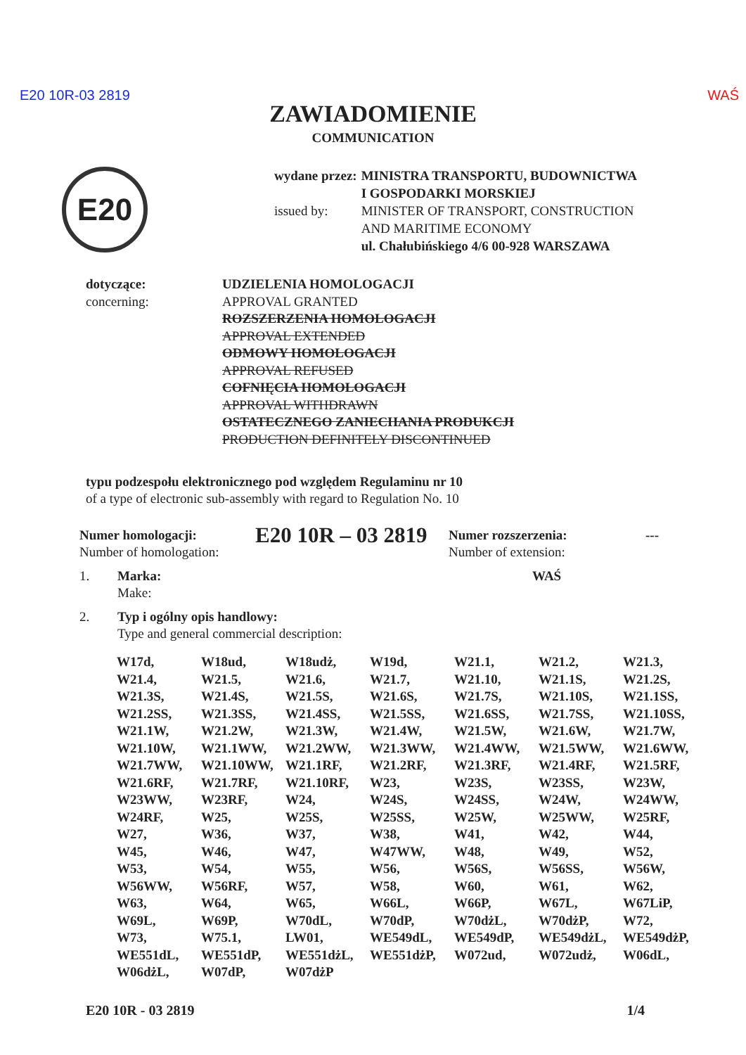E20 10R-03 2819 WAŚ
ZAWIADOMIENIE
COMMUNICATION
E20
| wydane przez: | MINISTRA TRANSPORTU, BUDOWNICTWA I GOSPODARKI MORSKIEJ |
| issued by: | MINISTER OF TRANSPORT, CONSTRUCTION AND MARITIME ECONOMY ul. Chałubińskiego 4/6 00-928 WARSZAWA |
dotyczące:
concerning:
UDZIELENIA HOMOLOGACJI
APPROVAL GRANTED
ROZSZERZENIA HOMOLOGACJI
APPROVAL EXTENDED
ODMOWY HOMOLOGACJI
APPROVAL REFUSED
COFNIĘCIA HOMOLOGACJI
APPROVAL WITHDRAWN
OSTATECZNEGO ZANIECHANIA PRODUKCJI
PRODUCTION DEFINITELY DISCONTINUED
typu podzespołu elektronicznego pod względem Regulaminu nr 10
of a type of electronic sub-assembly with regard to Regulation No. 10
Numer homologacji:
Number of homologation:
E20 10R – 03 2819
Numer rozszerzenia:
Number of extension:
---
1. Marka:
Make: WAŚ
2. Typ i ogólny opis handlowy:
Type and general commercial description:
| W17d, | W18ud, | W18udż, | W19d, | W21.1, | W21.2, | W21.3, |
| W21.4, | W21.5, | W21.6, | W21.7, | W21.10, | W21.1S, | W21.2S, |
| W21.3S, | W21.4S, | W21.5S, | W21.6S, | W21.7S, | W21.10S, | W21.1SS, |
| W21.2SS, | W21.3SS, | W21.4SS, | W21.5SS, | W21.6SS, | W21.7SS, | W21.10SS, |
| W21.1W, | W21.2W, | W21.3W, | W21.4W, | W21.5W, | W21.6W, | W21.7W, |
| W21.10W, | W21.1WW, | W21.2WW, | W21.3WW, | W21.4WW, | W21.5WW, | W21.6WW, |
| W21.7WW, | W21.10WW, | W21.1RF, | W21.2RF, | W21.3RF, | W21.4RF, | W21.5RF, |
| W21.6RF, | W21.7RF, | W21.10RF, | W23, | W23S, | W23SS, | W23W, |
| W23WW, | W23RF, | W24, | W24S, | W24SS, | W24W, | W24WW, |
| W24RF, | W25, | W25S, | W25SS, | W25W, | W25WW, | W25RF, |
| W27, | W36, | W37, | W38, | W41, | W42, | W44, |
| W45, | W46, | W47, | W47WW, | W48, | W49, | W52, |
| W53, | W54, | W55, | W56, | W56S, | W56SS, | W56W, |
| W56WW, | W56RF, | W57, | W58, | W60, | W61, | W62, |
| W63, | W64, | W65, | W66L, | W66P, | W67L, | W67LiP, |
| W69L, | W69P, | W70dL, | W70dP, | W70dżL, | W70dżP, | W72, |
| W73, | W75.1, | LW01, | WE549dL, | WE549dP, | WE549dżL, | WE549dżP, |
| WE551dL, | WE551dP, | WE551dżL, | WE551dżP, | W072ud, | W072udż, | W06dL, |
| W06dżL, | W07dP, | W07dżP | | | | |
E20 10R - 03 2819 1/4